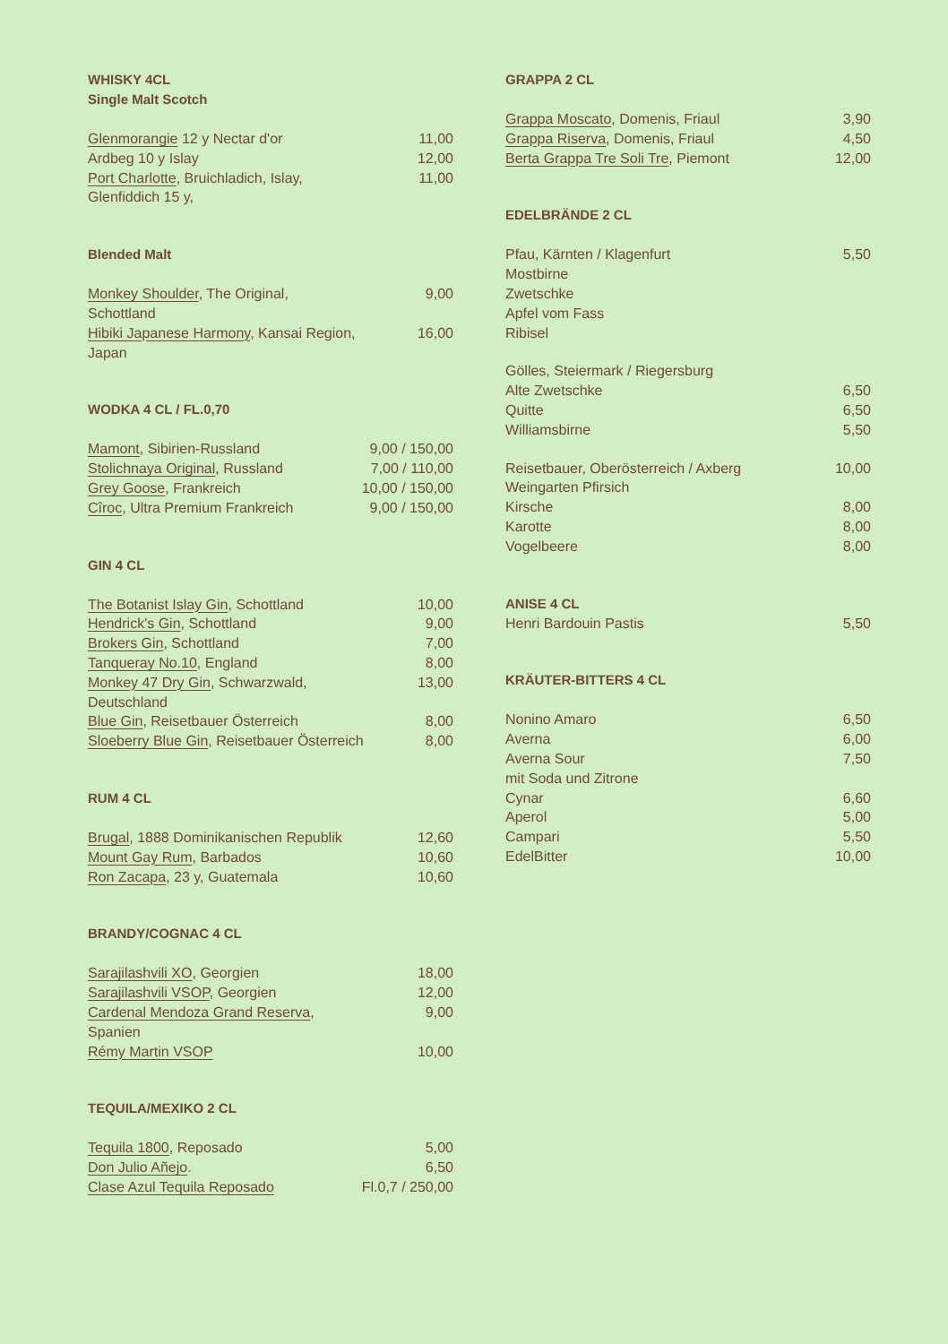WHISKY 4CL
Single Malt Scotch
| Glenmorangie 12 y Nectar d'or | 11,00 |
| Ardbeg 10 y Islay | 12,00 |
| Port Charlotte , Bruichladich, Islay, | 11,00 |
| Glenfiddich 15 y, | |
Blended Malt
| Monkey Shoulder , The Original, Schottland | 9,00 |
| Hibiki Japanese Harmony , Kansai Region, Japan | 16,00 |
WODKA 4 CL / FL.0,70
| Mamont , Sibirien-Russland | 9,00 / 150,00 |
| Stolichnaya Original , Russland | 7,00 / 110,00 |
| Grey Goose , Frankreich | 10,00 / 150,00 |
| Cîroc , Ultra Premium Frankreich | 9,00 / 150,00 |
GIN 4 CL
| The Botanist Islay Gin , Schottland | 10,00 |
| Hendrick's Gin , Schottland | 9,00 |
| Brokers Gin , Schottland | 7,00 |
| Tanqueray No.10 , England | 8,00 |
| Monkey 47 Dry Gin , Schwarzwald, Deutschland | 13,00 |
| Blue Gin , Reisetbauer Österreich | 8,00 |
| Sloeberry Blue Gin , Reisetbauer Österreich | 8,00 |
RUM 4 CL
| Brugal , 1888 Dominikanischen Republik | 12,60 |
| Mount Gay Rum , Barbados | 10,60 |
| Ron Zacapa , 23 y, Guatemala | 10,60 |
BRANDY/COGNAC 4 CL
| Sarajilashvili XO , Georgien | 18,00 |
| Sarajilashvili VSOP , Georgien | 12,00 |
| Cardenal Mendoza Grand Reserva , Spanien | 9,00 |
| Rémy Martin VSOP | 10,00 |
TEQUILA/MEXIKO 2 CL
| Tequila 1800 , Reposado | 5,00 |
| Don Julio Añejo . | 6,50 |
| Clase Azul Tequila Reposado | Fl.0,7 / 250,00 |
GRAPPA 2 CL
| Grappa Moscato , Domenis, Friaul | 3,90 |
| Grappa Riserva , Domenis, Friaul | 4,50 |
| Berta Grappa Tre Soli Tre , Piemont | 12,00 |
EDELBRÄNDE 2 CL
| Pfau, Kärnten / Klagenfurt | 5,50 |
| Mostbirne | |
| Zwetschke | |
| Apfel vom Fass | |
| Ribisel | |
| Gölles, Steiermark / Riegersburg | |
| Alte Zwetschke | 6,50 |
| Quitte | 6,50 |
| Williamsbirne | 5,50 |
| Reisetbauer, Oberösterreich / Axberg | 10,00 |
| Weingarten Pfirsich | |
| Kirsche | 8,00 |
| Karotte | 8,00 |
| Vogelbeere | 8,00 |
ANISE 4 CL
| Henri Bardouin Pastis | 5,50 |
KRÄUTER-BITTERS 4 CL
| Nonino Amaro | 6,50 |
| Averna | 6,00 |
| Averna Sour mit Soda und Zitrone | 7,50 |
| Cynar | 6,60 |
| Aperol | 5,00 |
| Campari | 5,50 |
| EdelBitter | 10,00 |